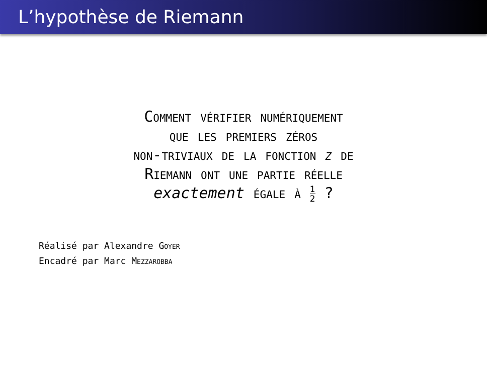L’hypothèse de Riemann
Comment vérifier numériquement
que les premiers zéros
non-triviaux de la fonction ζ de
Riemann ont une partie réelle
exactement égale à 1 2 ?
Réalisé par Alexandre Goyer
Encadré par Marc Mezzarobba